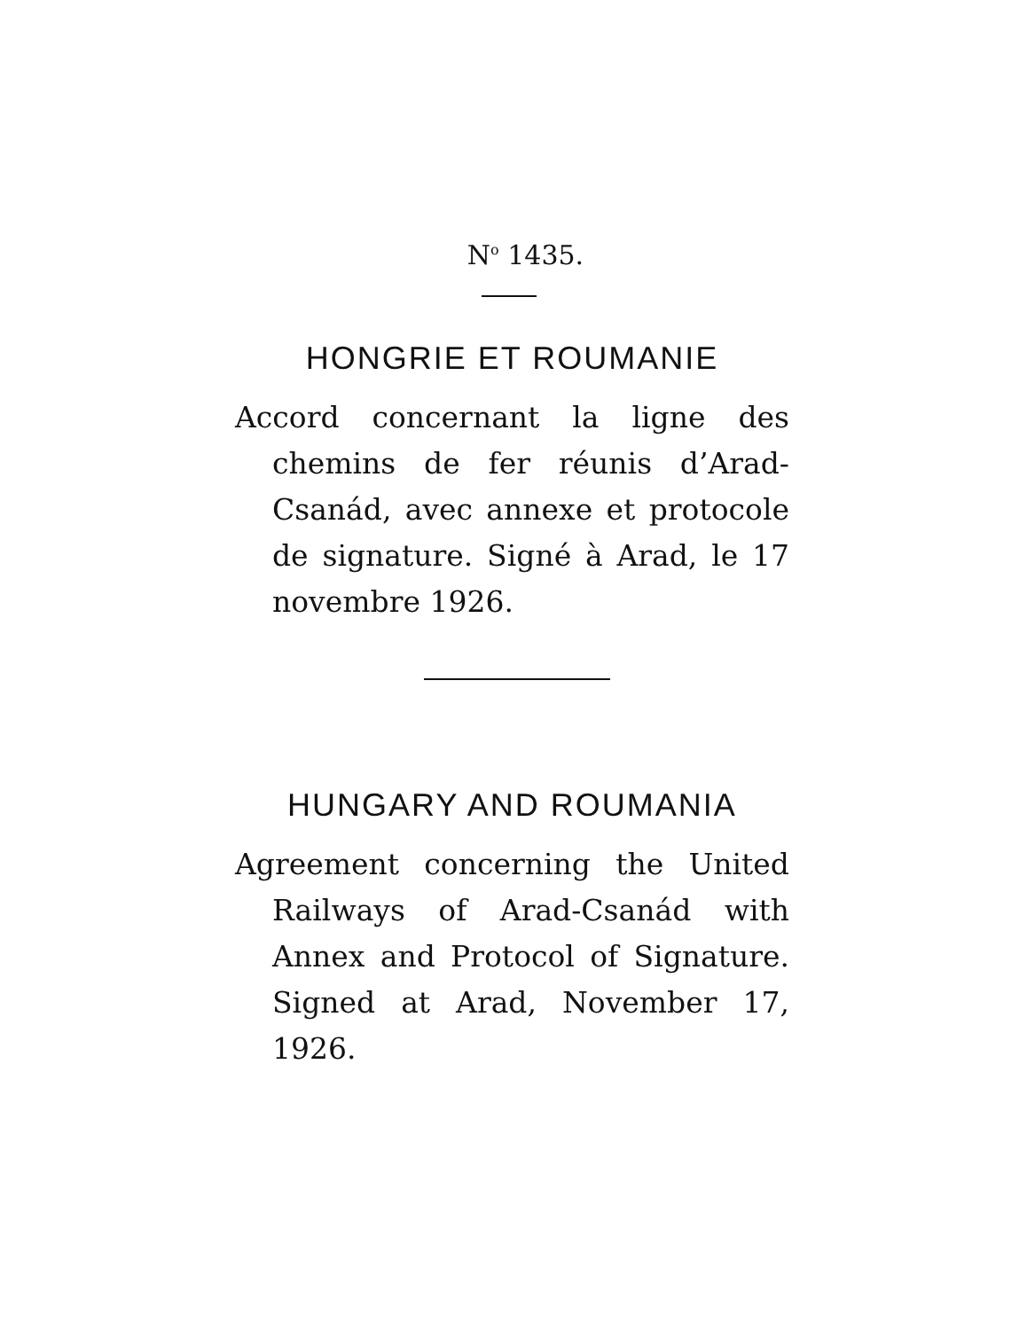N<sup>o</sup> 1435.
HONGRIE ET ROUMANIE
Accord concernant la ligne des chemins de fer réunis d’Arad-Csanád, avec annexe et protocole de signature. Signé à Arad, le 17 novembre 1926.
HUNGARY AND ROUMANIA
Agreement concerning the United Railways of Arad-Csanád with Annex and Protocol of Signature. Signed at Arad, November 17, 1926.